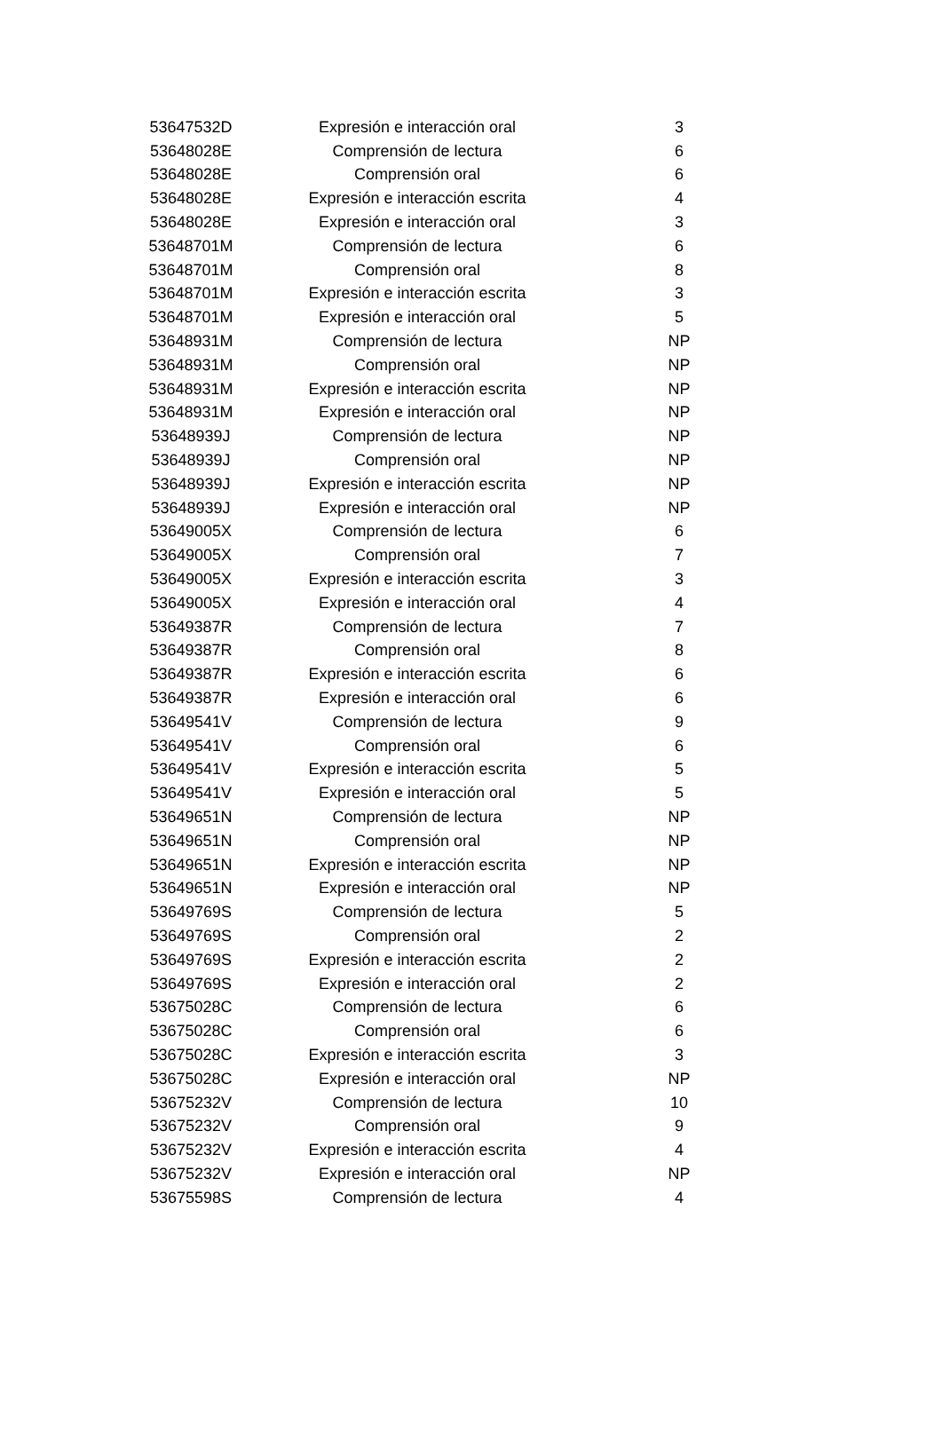| 53647532D | Expresión e interacción oral | 3 |
| 53648028E | Comprensión de lectura | 6 |
| 53648028E | Comprensión oral | 6 |
| 53648028E | Expresión e interacción escrita | 4 |
| 53648028E | Expresión e interacción oral | 3 |
| 53648701M | Comprensión de lectura | 6 |
| 53648701M | Comprensión oral | 8 |
| 53648701M | Expresión e interacción escrita | 3 |
| 53648701M | Expresión e interacción oral | 5 |
| 53648931M | Comprensión de lectura | NP |
| 53648931M | Comprensión oral | NP |
| 53648931M | Expresión e interacción escrita | NP |
| 53648931M | Expresión e interacción oral | NP |
| 53648939J | Comprensión de lectura | NP |
| 53648939J | Comprensión oral | NP |
| 53648939J | Expresión e interacción escrita | NP |
| 53648939J | Expresión e interacción oral | NP |
| 53649005X | Comprensión de lectura | 6 |
| 53649005X | Comprensión oral | 7 |
| 53649005X | Expresión e interacción escrita | 3 |
| 53649005X | Expresión e interacción oral | 4 |
| 53649387R | Comprensión de lectura | 7 |
| 53649387R | Comprensión oral | 8 |
| 53649387R | Expresión e interacción escrita | 6 |
| 53649387R | Expresión e interacción oral | 6 |
| 53649541V | Comprensión de lectura | 9 |
| 53649541V | Comprensión oral | 6 |
| 53649541V | Expresión e interacción escrita | 5 |
| 53649541V | Expresión e interacción oral | 5 |
| 53649651N | Comprensión de lectura | NP |
| 53649651N | Comprensión oral | NP |
| 53649651N | Expresión e interacción escrita | NP |
| 53649651N | Expresión e interacción oral | NP |
| 53649769S | Comprensión de lectura | 5 |
| 53649769S | Comprensión oral | 2 |
| 53649769S | Expresión e interacción escrita | 2 |
| 53649769S | Expresión e interacción oral | 2 |
| 53675028C | Comprensión de lectura | 6 |
| 53675028C | Comprensión oral | 6 |
| 53675028C | Expresión e interacción escrita | 3 |
| 53675028C | Expresión e interacción oral | NP |
| 53675232V | Comprensión de lectura | 10 |
| 53675232V | Comprensión oral | 9 |
| 53675232V | Expresión e interacción escrita | 4 |
| 53675232V | Expresión e interacción oral | NP |
| 53675598S | Comprensión de lectura | 4 |